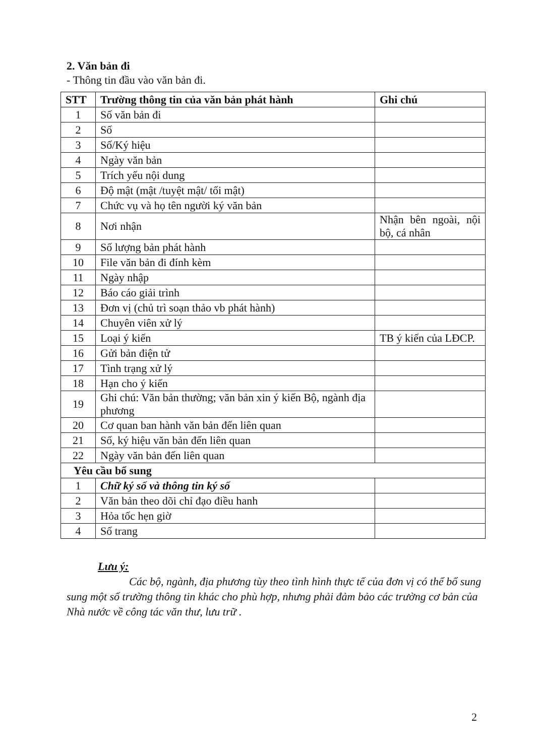2. Văn bản đi
- Thông tin đầu vào văn bản đi.
| STT | Trường thông tin của văn bản phát hành | Ghi chú |
| --- | --- | --- |
| 1 | Số văn bản đi | |
| 2 | Số | |
| 3 | Số/Ký hiệu | |
| 4 | Ngày văn bản | |
| 5 | Trích yếu nội dung | |
| 6 | Độ mật (mật /tuyệt mật/ tối mật) | |
| 7 | Chức vụ và họ tên người ký văn bản | |
| 8 | Nơi nhận | Nhận bên ngoài, nội bộ, cá nhân |
| 9 | Số lượng bản phát hành | |
| 10 | File văn bản đi đính kèm | |
| 11 | Ngày nhập | |
| 12 | Báo cáo giải trình | |
| 13 | Đơn vị (chủ trì soạn thảo vb phát hành) | |
| 14 | Chuyên viên xử lý | |
| 15 | Loại ý kiến | TB ý kiến của LĐCP. |
| 16 | Gửi bản điện tử | |
| 17 | Tình trạng xử lý | |
| 18 | Hạn cho ý kiến | |
| 19 | Ghi chú: Văn bản thường; văn bản xin ý kiến Bộ, ngành địa phương | |
| 20 | Cơ quan ban hành văn bản đến liên quan | |
| 21 | Số, ký hiệu văn bản đến liên quan | |
| 22 | Ngày văn bản đến liên quan | |
| Yêu cầu bổ sung | | |
| 1 | Chữ ký số và thông tin ký số | |
| 2 | Văn bản theo dõi chỉ đạo điều hanh | |
| 3 | Hỏa tốc hẹn giờ | |
| 4 | Số trang | |
Lưu ý:
Các bộ, ngành, địa phương tùy theo tình hình thực tế của đơn vị có thể bổ sung sung một số trường thông tin khác cho phù hợp, nhưng phải đảm bảo các trường cơ bản của Nhà nước về công tác văn thư, lưu trữ .
2